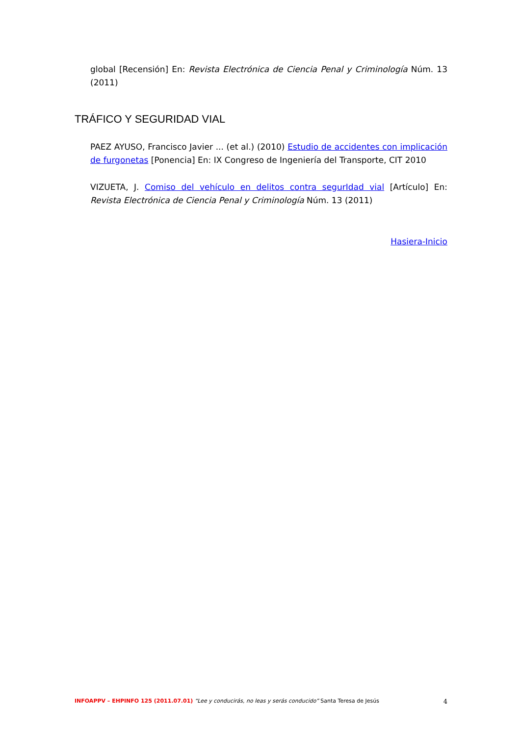global [Recensión] En: Revista Electrónica de Ciencia Penal y Criminología Núm. 13 (2011)
TRÁFICO Y SEGURIDAD VIAL
PAEZ AYUSO, Francisco Javier ... (et al.) (2010) Estudio de accidentes con implicación de furgonetas [Ponencia] En: IX Congreso de Ingeniería del Transporte, CIT 2010
VIZUETA, J. Comiso del vehículo en delitos contra segurIdad vial [Artículo] En: Revista Electrónica de Ciencia Penal y Criminología Núm. 13 (2011)
Hasiera-Inicio
INFOAPPV – EHPINFO 125 (2011.07.01) “Lee y conducirás, no leas y serás conducido” Santa Teresa de Jesús
4